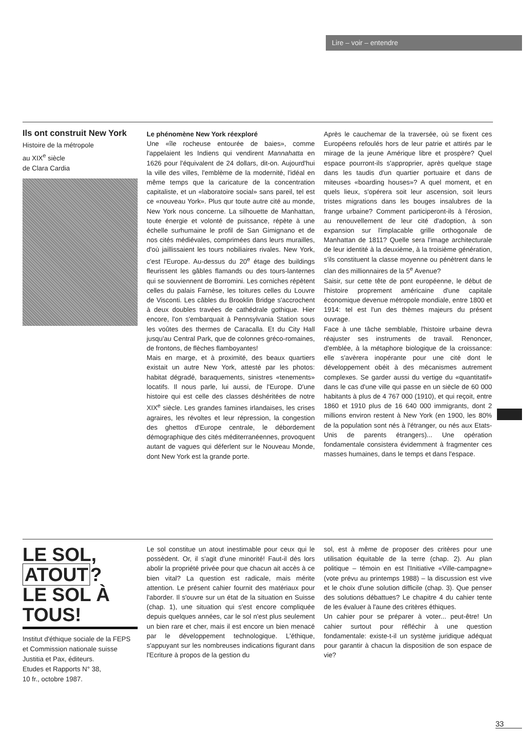Lire – voir – entendre
Ils ont construit New York
Histoire de la métropole
au XIX<sup>e</sup> siècle
de Clara Cardia
Le phénomène New York réexploré
Une «île rocheuse entourée de baies», comme l'appelaient les Indiens qui vendirent Mannahatta en 1626 pour l'équivalent de 24 dollars, dit-on. Aujourd'hui la ville des villes, l'emblème de la modernité, l'idéal en même temps que la caricature de la concentration capitaliste, et un «laboratoire social» sans pareil, tel est ce «nouveau York». Plus qur toute autre cité au monde, New York nous concerne. La silhouette de Manhattan, toute énergie et volonté de puissance, répète à une échelle surhumaine le profil de San Gimignano et de nos cités médiévales, comprimées dans leurs murailles, d'où jaillissaient les tours nobiliaires rivales. New York, c'est l'Europe. Au-dessus du 20<sup>e</sup> étage des buildings fleurissent les gâbles flamands ou des tours-lanternes qui se souviennent de Borromini. Les corniches répètent celles du palais Farnèse, les toitures celles du Louvre de Visconti. Les câbles du Brooklin Bridge s'accrochent à deux doubles travées de cathédrale gothique. Hier encore, l'on s'embarquait à Pennsylvania Station sous les voûtes des thermes de Caracalla. Et du City Hall jusqu'au Central Park, que de colonnes gréco-romaines, de frontons, de flèches flamboyantes!
Mais en marge, et à proximité, des beaux quartiers existait un autre New York, attesté par les photos: habitat dégradé, baraquements, sinistres «tenements» locatifs. Il nous parle, lui aussi, de l'Europe. D'une histoire qui est celle des classes déshéritées de notre XIX<sup>e</sup> siècle. Les grandes famines irlandaises, les crises agraires, les révoltes et leur répression, la congestion des ghettos d'Europe centrale, le débordement démographique des cités méditerranéennes, provoquent autant de vagues qui déferlent sur le Nouveau Monde, dont New York est la grande porte.
Après le cauchemar de la traversée, où se fixent ces Européens refoulés hors de leur patrie et attirés par le mirage de la jeune Amérique libre et prospère? Quel espace pourront-ils s'approprier, après quelque stage dans les taudis d'un quartier portuaire et dans de miteuses «boarding houses»? A quel moment, et en quels lieux, s'opérera soit leur ascension, soit leurs tristes migrations dans les bouges insalubres de la frange urbaine? Comment participeront-ils à l'érosion, au renouvellement de leur cité d'adoption, à son expansion sur l'implacable grille orthogonale de Manhattan de 1811? Quelle sera l'image architecturale de leur identité à la deuxième, à la troisième génération, s'ils constituent la classe moyenne ou pénètrent dans le clan des millionnaires de la 5<sup>e</sup> Avenue?
Saisir, sur cette tête de pont européenne, le début de l'histoire proprement américaine d'une capitale économique devenue métropole mondiale, entre 1800 et 1914: tel est l'un des thèmes majeurs du présent ouvrage.
Face à une tâche semblable, l'histoire urbaine devra réajuster ses instruments de travail. Renoncer, d'emblée, à la métaphore biologique de la croissance: elle s'avèrera inopérante pour une cité dont le développement obéit à des mécanismes autrement complexes. Se garder aussi du vertige du «quantitatif» dans le cas d'une ville qui passe en un siècle de 60 000 habitants à plus de 4 767 000 (1910), et qui reçoit, entre 1860 et 1910 plus de 16 640 000 immigrants, dont 2 millions environ restent à New York (en 1900, les 80% de la population sont nés à l'étranger, ou nés aux Etats-Unis de parents étrangers)... Une opération fondamentale consistera évidemment à fragmenter ces masses humaines, dans le temps et dans l'espace.
LE SOL, ATOUT?
LE SOL À TOUS!
Institut d'éthique sociale de la FEPS et Commission nationale suisse Justitia et Pax, éditeurs.
Etudes et Rapports N° 38,
10 fr., octobre 1987.
Le sol constitue un atout inestimable pour ceux qui le possèdent. Or, il s'agit d'une minorité! Faut-il dès lors abolir la propriété privée pour que chacun ait accès à ce bien vital? La question est radicale, mais mérite attention. Le présent cahier fournit des matériaux pour l'aborder. Il s'ouvre sur un état de la situation en Suisse (chap. 1), une situation qui s'est encore compliquée depuis quelques années, car le sol n'est plus seulement un bien rare et cher, mais il est encore un bien menacé par le développement technologique. L'éthique, s'appuyant sur les nombreuses indications figurant dans l'Ecriture à propos de la gestion du
sol, est à même de proposer des critères pour une utilisation équitable de la terre (chap. 2). Au plan politique – témoin en est l'Initiative «Ville-campagne» (vote prévu au printemps 1988) – la discussion est vive et le choix d'une solution difficile (chap. 3). Que penser des solutions débattues? Le chapitre 4 du cahier tente de les évaluer à l'aune des critères éthiques.
Un cahier pour se préparer à voter... peut-être! Un cahier surtout pour réfléchir à une question fondamentale: existe-t-il un système juridique adéquat pour garantir à chacun la disposition de son espace de vie?
33